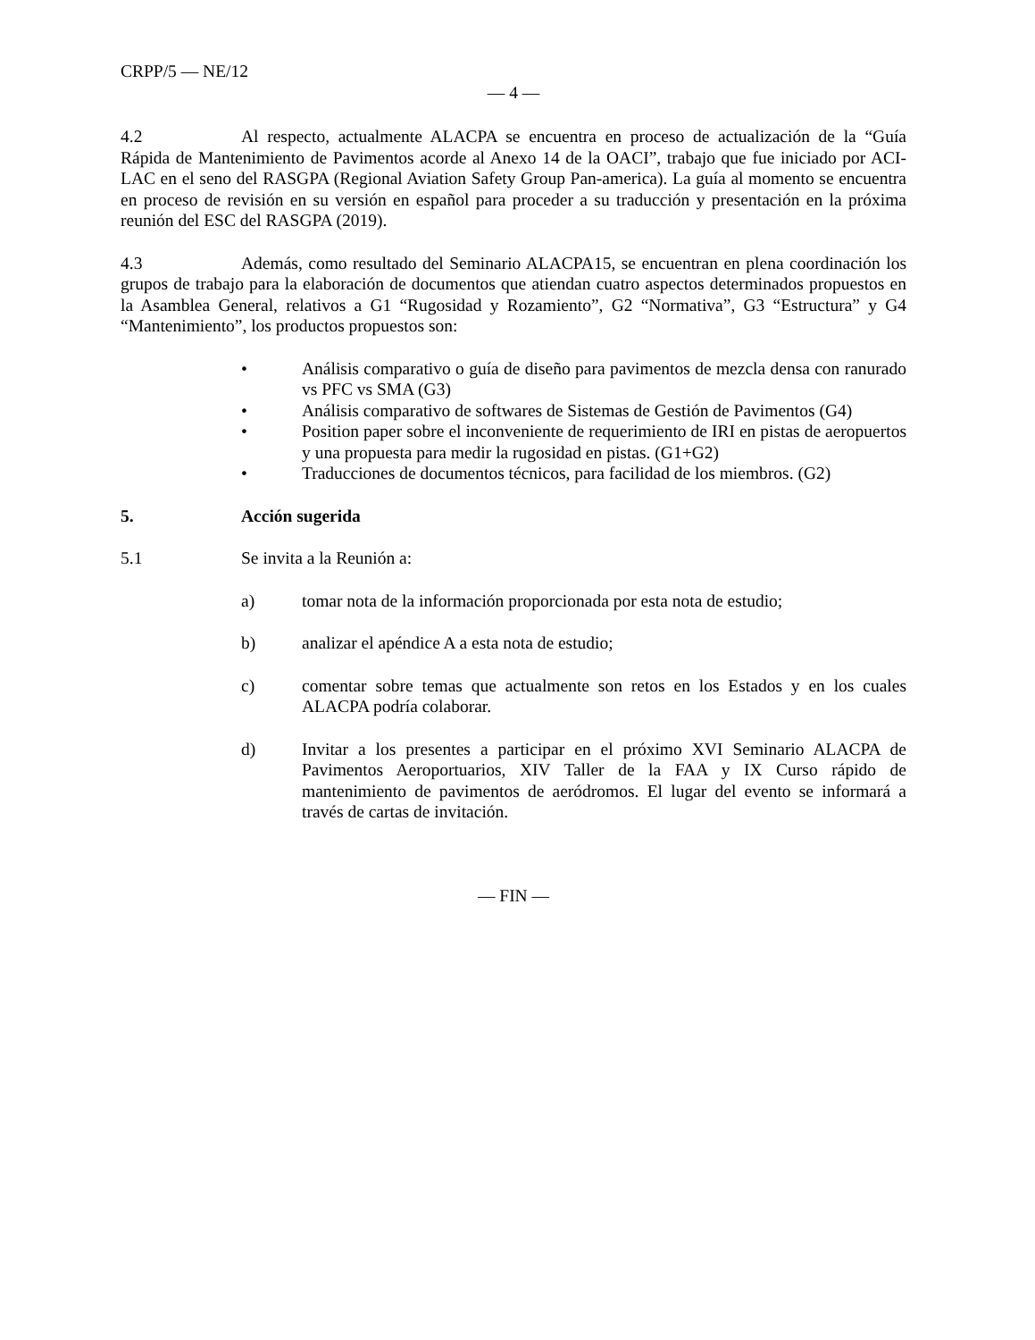CRPP/5 — NE/12
— 4 —
4.2 Al respecto, actualmente ALACPA se encuentra en proceso de actualización de la “Guía Rápida de Mantenimiento de Pavimentos acorde al Anexo 14 de la OACI”, trabajo que fue iniciado por ACI-LAC en el seno del RASGPA (Regional Aviation Safety Group Pan-america). La guía al momento se encuentra en proceso de revisión en su versión en español para proceder a su traducción y presentación en la próxima reunión del ESC del RASGPA (2019).
4.3 Además, como resultado del Seminario ALACPA15, se encuentran en plena coordinación los grupos de trabajo para la elaboración de documentos que atiendan cuatro aspectos determinados propuestos en la Asamblea General, relativos a G1 “Rugosidad y Rozamiento”, G2 “Normativa”, G3 “Estructura” y G4 “Mantenimiento”, los productos propuestos son:
• Análisis comparativo o guía de diseño para pavimentos de mezcla densa con ranurado vs PFC vs SMA (G3)
• Análisis comparativo de softwares de Sistemas de Gestión de Pavimentos (G4)
• Position paper sobre el inconveniente de requerimiento de IRI en pistas de aeropuertos y una propuesta para medir la rugosidad en pistas. (G1+G2)
• Traducciones de documentos técnicos, para facilidad de los miembros. (G2)
5. Acción sugerida
5.1 Se invita a la Reunión a:
a) tomar nota de la información proporcionada por esta nota de estudio;
b) analizar el apéndice A a esta nota de estudio;
c) comentar sobre temas que actualmente son retos en los Estados y en los cuales ALACPA podría colaborar.
d) Invitar a los presentes a participar en el próximo XVI Seminario ALACPA de Pavimentos Aeroportuarios, XIV Taller de la FAA y IX Curso rápido de mantenimiento de pavimentos de aeródromos. El lugar del evento se informará a través de cartas de invitación.
— FIN —